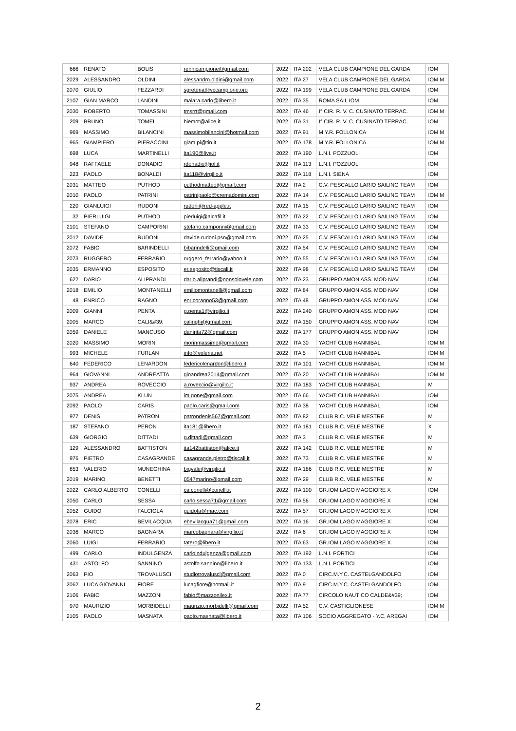| 666 | RENATO | BOLIS | rennicampione@gmail.com | 2022 | ITA 202 | VELA CLUB CAMPIONE DEL GARDA | IOM |
| 2029 | ALESSANDRO | OLDINI | alessandro.oldini@gmail.com | 2022 | ITA 27 | VELA CLUB CAMPIONE DEL GARDA | IOM M |
| 2070 | GIULIO | FEZZARDI | sgreteria@vccampione.org | 2022 | ITA 199 | VELA CLUB CAMPIONE DEL GARDA | IOM |
| 2107 | GIAN MARCO | LANDINI | malara.carlo@libero.it | 2022 | ITA 35 | ROMA SAIL IOM | IOM |
| 2030 | ROBERTO | TOMASSINI | tmsrrt@gmail.com | 2022 | ITA 46 | I° CIR. R. V. C. CUSINATO TERRAC. | IOM M |
| 209 | BRUNO | TOMEI | biemot@alice.it | 2022 | ITA 31 | I° CIR. R. V. C. CUSINATO TERRAC. | IOM |
| 969 | MASSIMO | BILANCINI | massimobilancini@hotmail.com | 2022 | ITA 91 | M.Y.R. FOLLONICA | IOM M |
| 965 | GIAMPIERO | PIERACCINI | giam.pi@tin.it | 2022 | ITA 178 | M.Y.R. FOLLONICA | IOM M |
| 698 | LUCA | MARTINELLI | ita190@live.it | 2022 | ITA 190 | L.N.I. POZZUOLI | IOM |
| 948 | RAFFAELE | DONADIO | rdonadio@iol.it | 2022 | ITA 113 | L.N.I. POZZUOLI | IOM |
| 223 | PAOLO | BONALDI | ita118@virgilio.it | 2022 | ITA 118 | L.N.I. SIENA | IOM |
| 2031 | MATTEO | PUTHOD | puthodmatteo@gmail.com | 2022 | ITA 2 | C.V. PESCALLO LARIO SAILING TEAM | IOM |
| 2010 | PAOLO | PATRINI | patrinipaolo@cremadomini.com | 2022 | ITA 14 | C.V. PESCALLO LARIO SAILING TEAM | IOM M |
| 220 | GIANLUIGI | RUDONI | rudoni@red-apple.it | 2022 | ITA 15 | C.V. PESCALLO LARIO SAILING TEAM | IOM |
| 32 | PIERLUIGI | PUTHOD | pierluigi@alcafil.it | 2022 | ITA 22 | C.V. PESCALLO LARIO SAILING TEAM | IOM |
| 2101 | STEFANO | CAMPORINI | stefano.camporini@gmail.com | 2022 | ITA 33 | C.V. PESCALLO LARIO SAILING TEAM | IOM |
| 2012 | DAVIDE | RUDONI | davide.rudoni.psn@gmail.com | 2022 | ITA 25 | C.V. PESCALLO LARIO SAILING TEAM | IOM |
| 2072 | FABIO | BARINDELLI | bibarindelli@gmail.com | 2022 | ITA 54 | C.V. PESCALLO LARIO SAILING TEAM | IOM |
| 2073 | RUGGERO | FERRARIO | ruggero_ferrario@yahoo.it | 2022 | ITA 55 | C.V. PESCALLO LARIO SAILING TEAM | IOM |
| 2035 | ERMANNO | ESPOSITO | er.esposito@tiscali.it | 2022 | ITA 98 | C.V. PESCALLO LARIO SAILING TEAM | IOM |
| 622 | DARIO | ALIPRANDI | dario.aliprandi@nonsolovele.com | 2022 | ITA 23 | GRUPPO AMON ASS. MOD NAV | IOM |
| 2018 | EMILIO | MONTANELLI | emiliomontanelli@gmail.com | 2022 | ITA 84 | GRUPPO AMON ASS. MOD NAV | IOM |
| 48 | ENRICO | RAGNO | enricoragno53@gmail.com | 2022 | ITA 48 | GRUPPO AMON ASS. MOD NAV | IOM |
| 2009 | GIANNI | PENTA | g.penta1@virgilio.it | 2022 | ITA 240 | GRUPPO AMON ASS. MOD NAV | IOM |
| 2005 | MARCO | CALI&#39; | calinghi@gmail.com | 2022 | ITA 150 | GRUPPO AMON ASS. MOD NAV | IOM |
| 2059 | DANIELE | MANCUSO | danirita72@gmail.com | 2022 | ITA 177 | GRUPPO AMON ASS. MOD NAV | IOM |
| 2020 | MASSIMO | MORIN | morinmassimo@gmail.com | 2022 | ITA 30 | YACHT CLUB HANNIBAL | IOM M |
| 993 | MICHELE | FURLAN | info@veleria.net | 2022 | ITA 5 | YACHT CLUB HANNIBAL | IOM M |
| 640 | FEDERICO | LENARDON | federicolenardon@libero.it | 2022 | ITA 101 | YACHT CLUB HANNIBAL | IOM M |
| 964 | GIOVANNI | ANDREATTA | gioandrea2014@gmail.com | 2022 | ITA 20 | YACHT CLUB HANNIBAL | IOM M |
| 937 | ANDREA | ROVECCIO | a.roveccio@virgilio.it | 2022 | ITA 183 | YACHT CLUB HANNIBAL | M |
| 2075 | ANDREA | KLUN | im.gone@gmail.com | 2022 | ITA 66 | YACHT CLUB HANNIBAL | IOM |
| 2092 | PAOLO | CARIS | paolo.caris@gmail.com | 2022 | ITA 38 | YACHT CLUB HANNIBAL | IOM |
| 977 | DENIS | PATRON | patrondenis567@gmail.com | 2022 | ITA 82 | CLUB R.C. VELE MESTRE | M |
| 187 | STEFANO | PERON | ita181@libero.it | 2022 | ITA 181 | CLUB R.C. VELE MESTRE | X |
| 639 | GIORGIO | DITTADI | g.dittadi@gmail.com | 2022 | ITA 3 | CLUB R.C. VELE MESTRE | M |
| 129 | ALESSANDRO | BATTISTON | ita142battiston@alice.it | 2022 | ITA 142 | CLUB R.C. VELE MESTRE | M |
| 976 | PIETRO | CASAGRANDE | casagrande.pietro@tiscali.it | 2022 | ITA 73 | CLUB R.C. VELE MESTRE | M |
| 853 | VALERIO | MUNEGHINA | bigvale@virgilio.it | 2022 | ITA 186 | CLUB R.C. VELE MESTRE | M |
| 2019 | MARINO | BENETTI | 0547marino@gmail.com | 2022 | ITA 29 | CLUB R.C. VELE MESTRE | M |
| 2022 | CARLO ALBERTO | CONELLI | ca.conelli@conelli.it | 2022 | ITA 100 | GR.IOM LAGO MAGGIORE X | IOM |
| 2050 | CARLO | SESSA | carlo.sessa71@gmail.com | 2022 | ITA 56 | GR.IOM LAGO MAGGIORE X | IOM |
| 2052 | GUIDO | FALCIOLA | guidofa@mac.com | 2022 | ITA 57 | GR.IOM LAGO MAGGIORE X | IOM |
| 2078 | ERIC | BEVILACQUA | ebevilacqua71@gmail.com | 2022 | ITA 16 | GR.IOM LAGO MAGGIORE X | IOM |
| 2036 | MARCO | BAGNARA | marcobagnara@virgilio.it | 2022 | ITA 6 | GR.IOM LAGO MAGGIORE X | IOM |
| 2060 | LUIGI | FERRARIO | tatero@libero.it | 2022 | ITA 63 | GR.IOM LAGO MAGGIORE X | IOM |
| 499 | CARLO | INDULGENZA | carloindulgenza@gmail.com | 2022 | ITA 192 | L.N.I. PORTICI | IOM |
| 431 | ASTOLFO | SANNINO | astolfo.sannino@libero.it | 2022 | ITA 133 | L.N.I. PORTICI | IOM |
| 2063 | PIO | TROVALUSCI | studiotrovalusci@gmail.com | 2022 | ITA 0 | CIRC.M.Y.C. CASTELGANDOLFO | IOM |
| 2062 | LUCA GIOVANNI | FIORE | lucagfiore@hotmail.it | 2022 | ITA 9 | CIRC.M.Y.C. CASTELGANDOLFO | IOM |
| 2106 | FABIO | MAZZONI | fabio@mazzonilex.it | 2022 | ITA 77 | CIRCOLO NAUTICO CALDE&#39; | IOM |
| 970 | MAURIZIO | MORBIDELLI | maurizio.morbidelli@gmail.com | 2022 | ITA 52 | C.V. CASTIGLIONESE | IOM M |
| 2105 | PAOLO | MASNATA | paolo.masnata@libero.it | 2022 | ITA 106 | SOCIO AGGREGATO - Y.C. AREGAI | IOM |
2